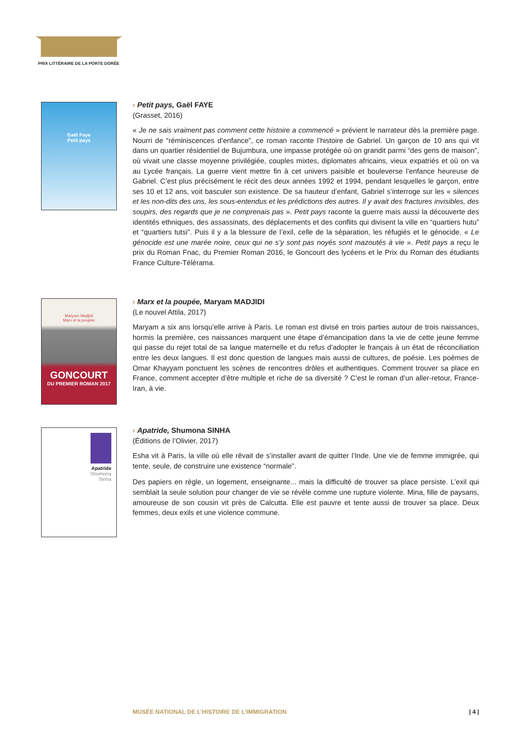PRIX LITTÉRAIRE DE LA PORTE DORÉE
Gaël Faye
Petit pays
› Petit pays, Gaël FAYE
(Grasset, 2016)
« Je ne sais vraiment pas comment cette histoire a commencé » prévient le narrateur dès la première page. Nourri de “réminiscences d’enfance”, ce roman raconte l’histoire de Gabriel. Un garçon de 10 ans qui vit dans un quartier résidentiel de Bujumbura, une impasse protégée où on grandit parmi “des gens de maison”, où vivait une classe moyenne privilégiée, couples mixtes, diplomates africains, vieux expatriés et où on va au Lycée français. La guerre vient mettre fin à cet univers paisible et bouleverse l’enfance heureuse de Gabriel. C’est plus précisément le récit des deux années 1992 et 1994, pendant lesquelles le garçon, entre ses 10 et 12 ans, voit basculer son existence. De sa hauteur d’enfant, Gabriel s’interroge sur les « silences et les non-dits des uns, les sous-entendus et les prédictions des autres. Il y avait des fractures invisibles, des soupirs, des regards que je ne comprenais pas ». Petit pays raconte la guerre mais aussi la découverte des identités ethniques, des assassinats, des déplacements et des conflits qui divisent la ville en “quartiers hutu” et “quartiers tutsi”. Puis il y a la blessure de l’exil, celle de la séparation, les réfugiés et le génocide. « Le génocide est une marée noire, ceux qui ne s’y sont pas noyés sont mazoutés à vie ». Petit pays a reçu le prix du Roman Fnac, du Premier Roman 2016, le Goncourt des lycéens et le Prix du Roman des étudiants France Culture-Télérama.
Maryam Madjidi
Marx et la poupée
GONCOURT
DU PREMIER ROMAN 2017
› Marx et la poupée, Maryam MADJIDI
(Le nouvel Attila, 2017)
Maryam a six ans lorsqu’elle arrive à Paris. Le roman est divisé en trois parties autour de trois naissances, hormis la première, ces naissances marquent une étape d’émancipation dans la vie de cette jeune femme qui passe du rejet total de sa langue maternelle et du refus d’adopter le français à un état de réconciliation entre les deux langues. Il est donc question de langues mais aussi de cultures, de poésie. Les poèmes de Omar Khayyam ponctuent les scènes de rencontres drôles et authentiques. Comment trouver sa place en France, comment accepter d’être multiple et riche de sa diversité ? C’est le roman d’un aller-retour, France-Iran, à vie.
Apatride
Shumona
Sinha
› Apatride, Shumona SINHA
(Éditions de l’Olivier, 2017)
Esha vit à Paris, la ville où elle rêvait de s’installer avant de quitter l’Inde. Une vie de femme immigrée, qui tente, seule, de construire une existence “normale”.
Des papiers en règle, un logement, enseignante... mais la difficulté de trouver sa place persiste. L’exil qui semblait la seule solution pour changer de vie se révèle comme une rupture violente. Mina, fille de paysans, amoureuse de son cousin vit près de Calcutta. Elle est pauvre et tente aussi de trouver sa place. Deux femmes, deux exils et une violence commune.
MUSÉE NATIONAL DE L’HISTOIRE DE L’IMMIGRATION | 4 |